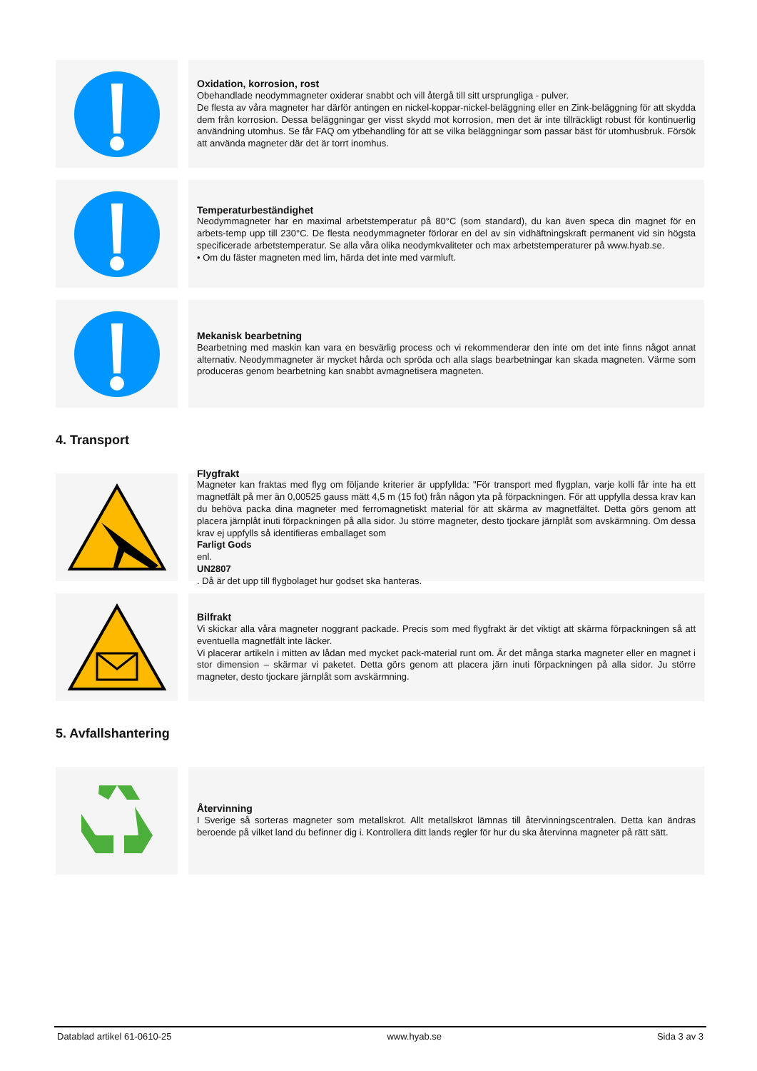Oxidation, korrosion, rost
Obehandlade neodymmagneter oxiderar snabbt och vill återgå till sitt ursprungliga - pulver.
De flesta av våra magneter har därför antingen en nickel-koppar-nickel-beläggning eller en Zink-beläggning för att skydda dem från korrosion. Dessa beläggningar ger visst skydd mot korrosion, men det är inte tillräckligt robust för kontinuerlig användning utomhus. Se får FAQ om ytbehandling för att se vilka beläggningar som passar bäst för utomhusbruk. Försök att använda magneter där det är torrt inomhus.
Temperaturbeständighet
Neodymmagneter har en maximal arbetstemperatur på 80°C (som standard), du kan även speca din magnet för en arbets-temp upp till 230°C. De flesta neodymmagneter förlorar en del av sin vidhäftningskraft permanent vid sin högsta specificerade arbetstemperatur. Se alla våra olika neodymkvaliteter och max arbetstemperaturer på www.hyab.se.
• Om du fäster magneten med lim, härda det inte med varmluft.
Mekanisk bearbetning
Bearbetning med maskin kan vara en besvärlig process och vi rekommenderar den inte om det inte finns något annat alternativ. Neodymmagneter är mycket hårda och spröda och alla slags bearbetningar kan skada magneten. Värme som produceras genom bearbetning kan snabbt avmagnetisera magneten.
4. Transport
Flygfrakt
Magneter kan fraktas med flyg om följande kriterier är uppfyllda: "För transport med flygplan, varje kolli får inte ha ett magnetfält på mer än 0,00525 gauss mätt 4,5 m (15 fot) från någon yta på förpackningen. För att uppfylla dessa krav kan du behöva packa dina magneter med ferromagnetiskt material för att skärma av magnetfältet. Detta görs genom att placera järnplåt inuti förpackningen på alla sidor. Ju större magneter, desto tjockare järnplåt som avskärmning. Om dessa krav ej uppfylls så identifieras emballaget som
Farligt Gods
enl.
UN2807. Då är det upp till flygbolaget hur godset ska hanteras.
Bilfrakt
Vi skickar alla våra magneter noggrant packade. Precis som med flygfrakt är det viktigt att skärma förpackningen så att eventuella magnetfält inte läcker.
Vi placerar artikeln i mitten av lådan med mycket pack-material runt om. Är det många starka magneter eller en magnet i stor dimension – skärmar vi paketet. Detta görs genom att placera järn inuti förpackningen på alla sidor. Ju större magneter, desto tjockare järnplåt som avskärmning.
5. Avfallshantering
Återvinning
I Sverige så sorteras magneter som metallskrot. Allt metallskrot lämnas till återvinningscentralen. Detta kan ändras beroende på vilket land du befinner dig i. Kontrollera ditt lands regler för hur du ska återvinna magneter på rätt sätt.
Datablad artikel 61-0610-25 www.hyab.se Sida 3 av 3